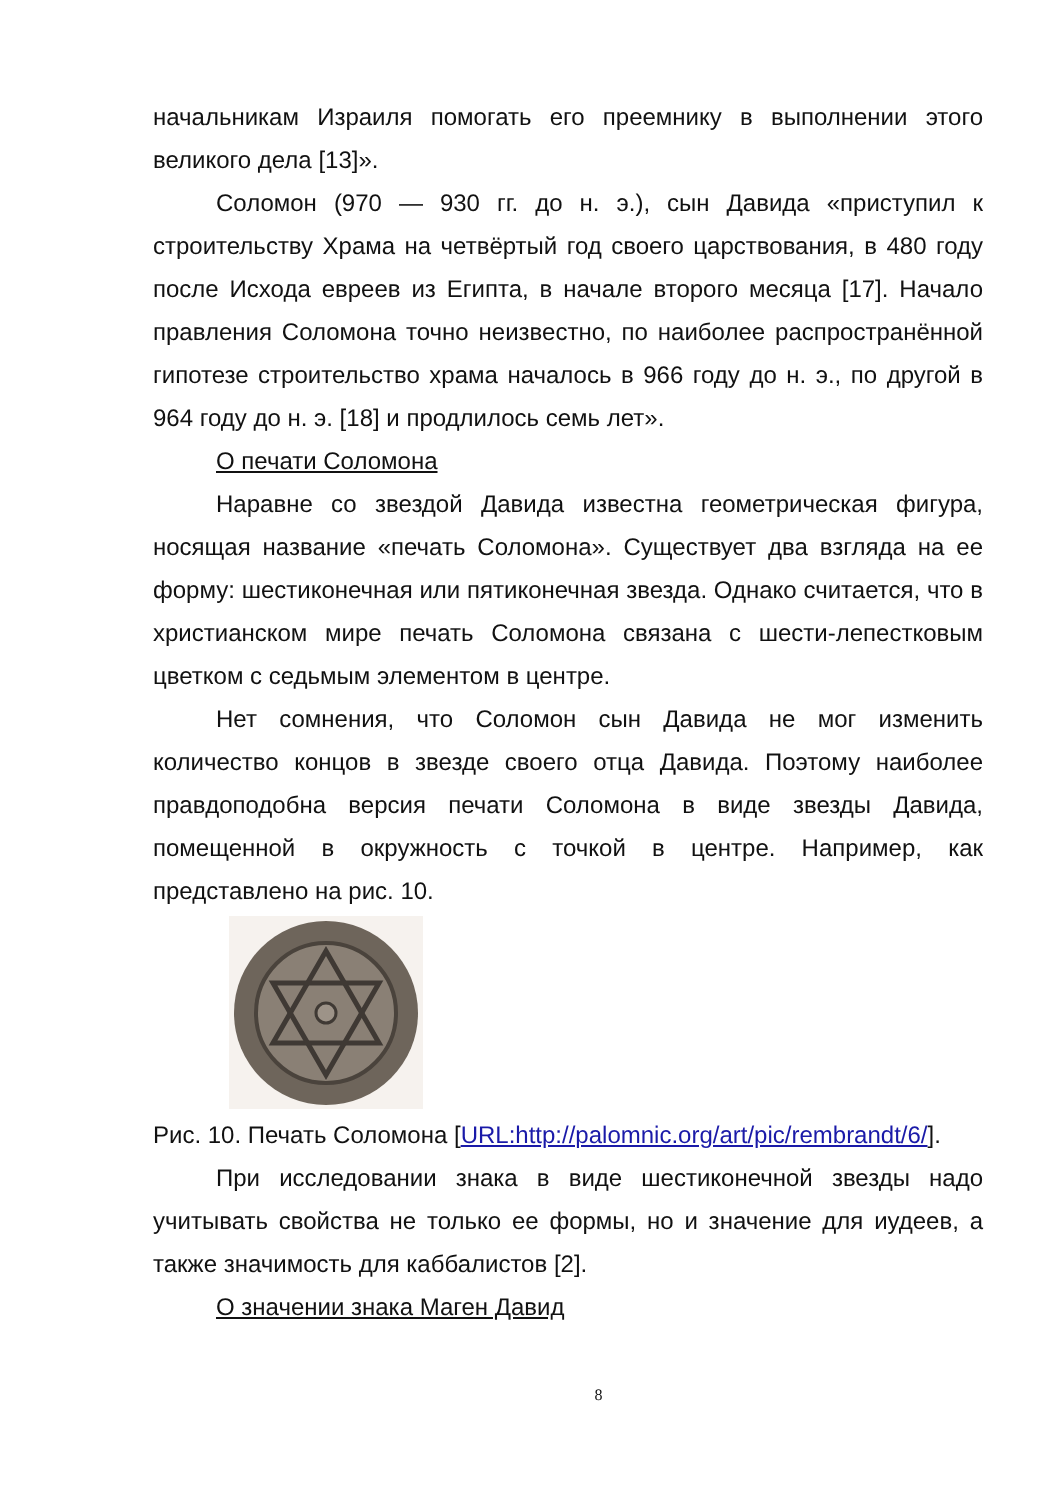начальникам Израиля помогать его преемнику в выполнении этого великого дела [13]».
Соломон (970 — 930 гг. до н. э.), сын Давида «приступил к строительству Храма на четвёртый год своего царствования, в 480 году после Исхода евреев из Египта, в начале второго месяца [17]. Начало правления Соломона точно неизвестно, по наиболее распространённой гипотезе строительство храма началось в 966 году до н. э., по другой в 964 году до н. э. [18] и продлилось семь лет».
О печати Соломона
Наравне со звездой Давида известна геометрическая фигура, носящая название «печать Соломона». Существует два взгляда на ее форму: шестиконечная или пятиконечная звезда. Однако считается, что в христианском мире печать Соломона связана с шести-лепестковым цветком с седьмым элементом в центре.
Нет сомнения, что Соломон сын Давида не мог изменить количество концов в звезде своего отца Давида. Поэтому наиболее правдоподобна версия печати Соломона в виде звезды Давида, помещенной в окружность с точкой в центре. Например, как представлено на рис. 10.
Рис. 10. Печать Соломона [URL:http://palomnic.org/art/pic/rembrandt/6/].
При исследовании знака в виде шестиконечной звезды надо учитывать свойства не только ее формы, но и значение для иудеев, а также значимость для каббалистов [2].
О значении знака Маген Давид
8